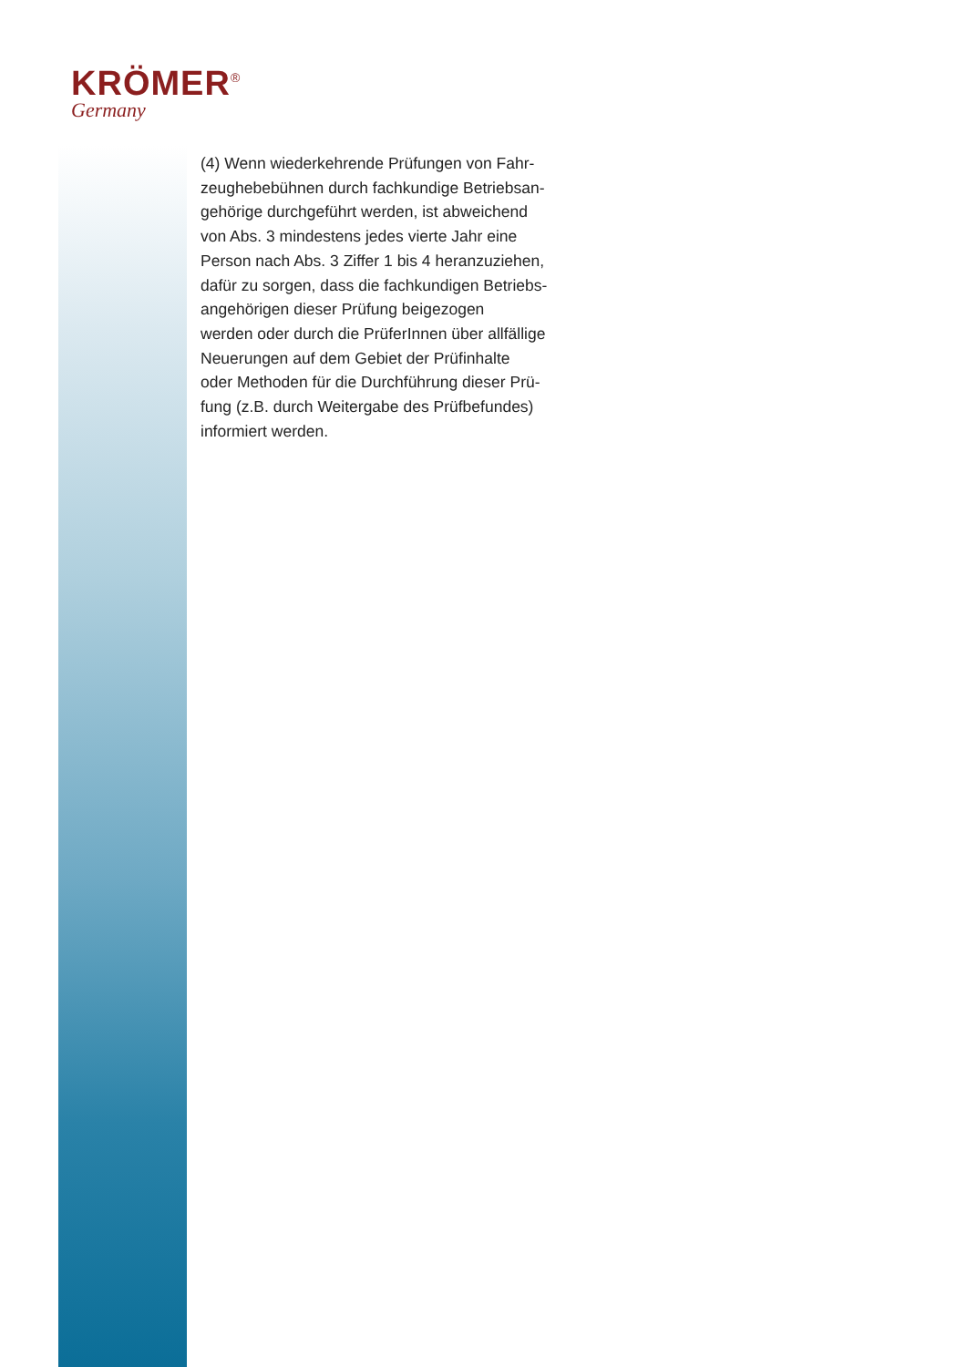KRÖMER<sup>®</sup>
Germany
(4) Wenn wiederkehrende Prüfungen von Fahr-
zeughebebühnen durch fachkundige Betriebsan-
gehörige durchgeführt werden, ist abweichend
von Abs. 3 mindestens jedes vierte Jahr eine
Person nach Abs. 3 Ziffer 1 bis 4 heranzuziehen,
dafür zu sorgen, dass die fachkundigen Betriebs-
angehörigen dieser Prüfung beigezogen
werden oder durch die PrüferInnen über allfällige
Neuerungen auf dem Gebiet der Prüfinhalte
oder Methoden für die Durchführung dieser Prü-
fung (z.B. durch Weitergabe des Prüfbefundes)
informiert werden.